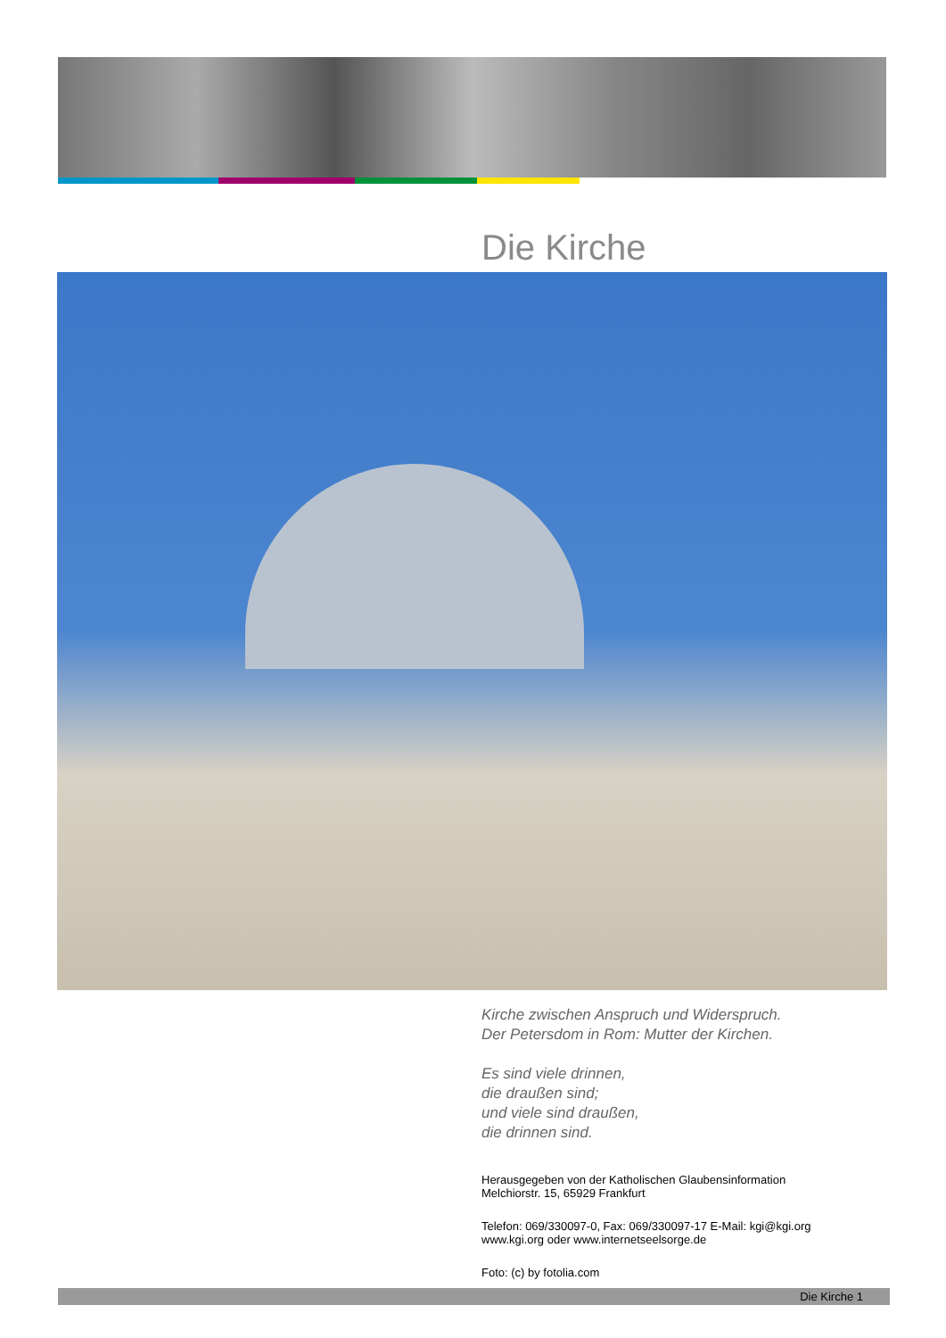Die Kirche
Kirche zwischen Anspruch und Widerspruch.
Der Petersdom in Rom: Mutter der Kirchen.
Es sind viele drinnen,
die draußen sind;
und viele sind draußen,
die drinnen sind.
Herausgegeben von der Katholischen Glaubensinformation
Melchiorstr. 15, 65929 Frankfurt
Telefon: 069/330097-0, Fax: 069/330097-17 E-Mail: kgi@kgi.org
www.kgi.org oder www.internetseelsorge.de
Foto: (c) by fotolia.com
Die Kirche 1